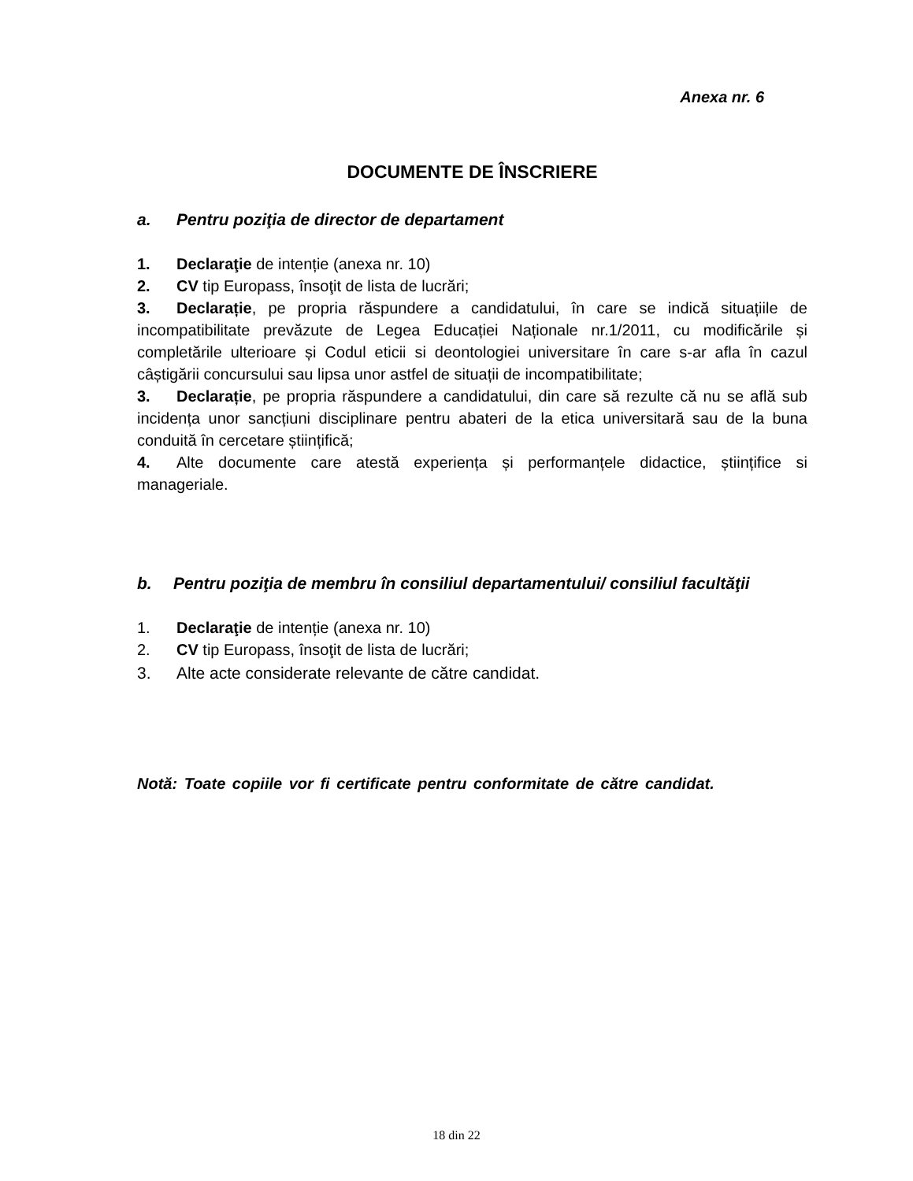Anexa nr. 6
DOCUMENTE DE ÎNSCRIERE
a. Pentru poziţia de director de departament
1. Declaraţie de intenție (anexa nr. 10)
2. CV tip Europass, însoţit de lista de lucrări;
3. Declarație, pe propria răspundere a candidatului, în care se indică situațiile de incompatibilitate prevăzute de Legea Educației Naționale nr.1/2011, cu modificările și completările ulterioare și Codul eticii si deontologiei universitare în care s-ar afla în cazul câștigării concursului sau lipsa unor astfel de situații de incompatibilitate;
3. Declarație, pe propria răspundere a candidatului, din care să rezulte că nu se află sub incidența unor sancțiuni disciplinare pentru abateri de la etica universitară sau de la buna conduită în cercetare științifică;
4. Alte documente care atestă experiența și performanțele didactice, științifice si manageriale.
b. Pentru poziţia de membru în consiliul departamentului/ consiliul facultăţii
1. Declaraţie de intenție (anexa nr. 10)
2. CV tip Europass, însoţit de lista de lucrări;
3. Alte acte considerate relevante de către candidat.
Notă: Toate copiile vor fi certificate pentru conformitate de către candidat.
18 din 22